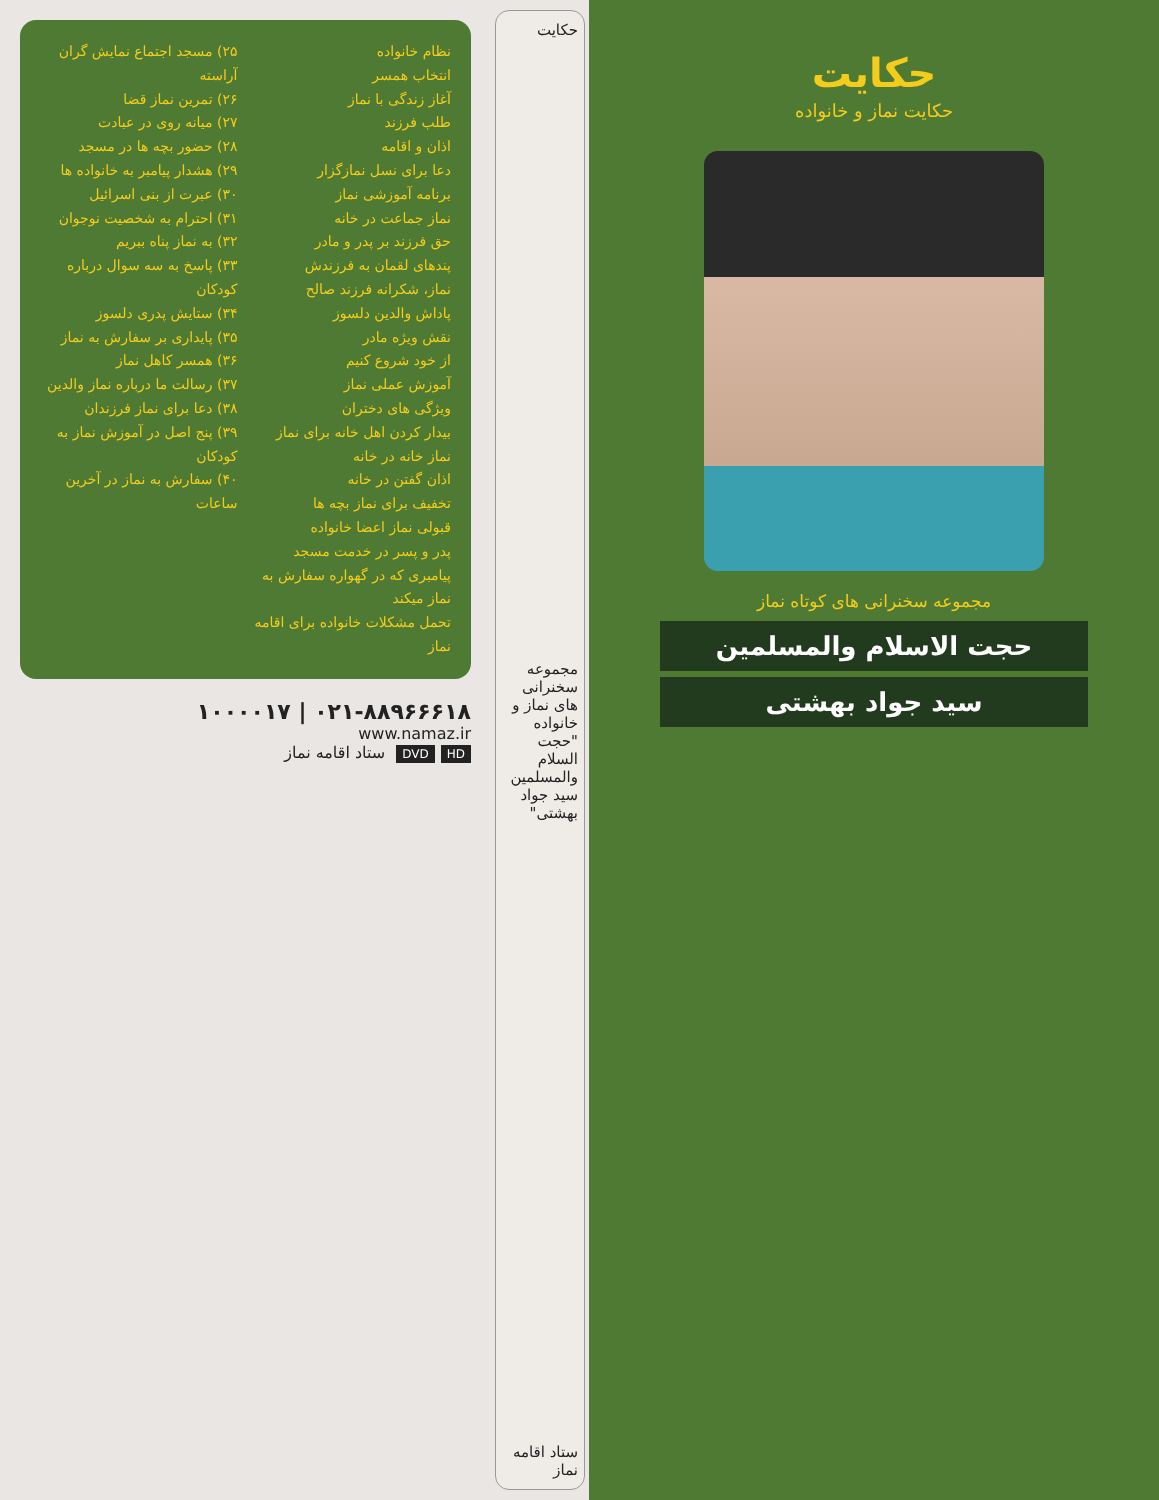حکایت
حکایت نماز و خانواده
مجموعه سخنرانی های کوتاه نماز
حجت الاسلام والمسلمین
سید جواد بهشتی
حکایت
مجموعه سخنرانی های نماز و خانواده "حجت السلام والمسلمین سید جواد بهشتی"
ستاد اقامه نماز
نظام خانواده
انتخاب همسر
آغاز زندگی با نماز
طلب فرزند
اذان و اقامه
دعا برای نسل نمازگزار
برنامه آموزشی نماز
نماز جماعت در خانه
حق فرزند بر پدر و مادر
پندهای لقمان به فرزندش
نماز، شکرانه فرزند صالح
پاداش والدین دلسوز
نقش ویژه مادر
از خود شروع کنیم
آموزش عملی نماز
ویژگی های دختران
بیدار کردن اهل خانه برای نماز
نماز خانه در خانه
اذان گفتن در خانه
تخفیف برای نماز بچه ها
قبولی نماز اعضا خانواده
پدر و پسر در خدمت مسجد
پیامبری که در گهواره سفارش به نماز میکند
تحمل مشکلات خانواده برای اقامه نماز
۲۵) مسجد اجتماع نمایش گران آراسته
۲۶) تمرین نماز قضا
۲۷) میانه روی در عبادت
۲۸) حضور بچه ها در مسجد
۲۹) هشدار پیامبر به خانواده ها
۳۰) عبرت از بنی اسرائیل
۳۱) احترام به شخصیت نوجوان
۳۲) به نماز پناه ببریم
۳۳) پاسخ به سه سوال درباره کودکان
۳۴) ستایش پدری دلسوز
۳۵) پایداری بر سفارش به نماز
۳۶) همسر کاهل نماز
۳۷) رسالت ما درباره نماز والدین
۳۸) دعا برای نماز فرزندان
۳۹) پنج اصل در آموزش نماز به کودکان
۴۰) سفارش به نماز در آخرین ساعات
۰۲۱-۸۸۹۶۶۶۱۸ | ۱۰۰۰۰۱۷
www.namaz.ir
HD DVD ستاد اقامه نماز